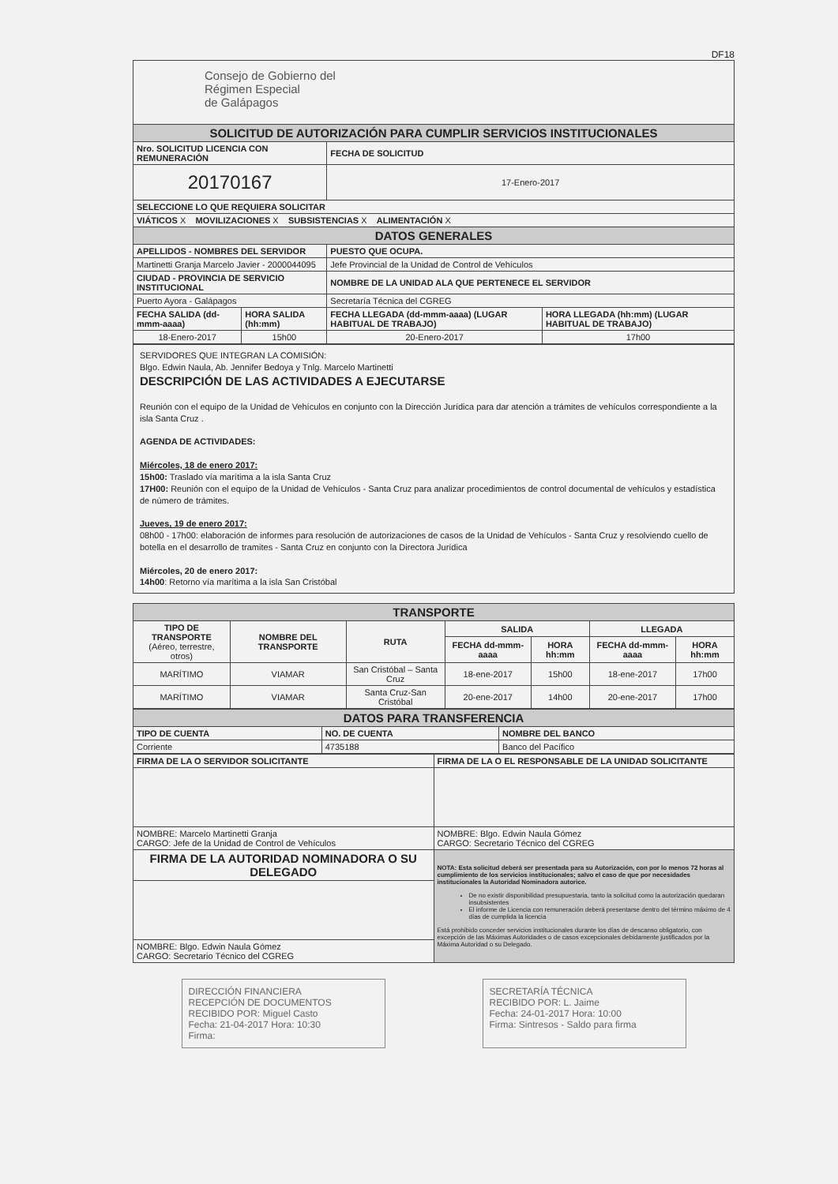DF18
Consejo de Gobierno del
Régimen Especial
de Galápagos
| SOLICITUD DE AUTORIZACIÓN PARA CUMPLIR SERVICIOS INSTITUCIONALES | | | |
| Nro. SOLICITUD LICENCIA CON REMUNERACIÓN | | FECHA DE SOLICITUD | |
| 20170167 | | 17-Enero-2017 | |
| SELECCIONE LO QUE REQUIERA SOLICITAR | | | |
| VIÁTICOS X MOVILIZACIONES X SUBSISTENCIAS X ALIMENTACIÓN X | | | |
| DATOS GENERALES | | | |
| APELLIDOS - NOMBRES DEL SERVIDOR | | PUESTO QUE OCUPA. | |
| Martinetti Granja Marcelo Javier - 2000044095 | | Jefe Provincial de la Unidad de Control de Vehículos | |
| CIUDAD - PROVINCIA DE SERVICIO INSTITUCIONAL | | NOMBRE DE LA UNIDAD ALA QUE PERTENECE EL SERVIDOR | |
| Puerto Ayora - Galápagos | | Secretaría Técnica del CGREG | |
| FECHA SALIDA (dd-mmm-aaaa) | HORA SALIDA (hh:mm) | FECHA LLEGADA (dd-mmm-aaaa) (LUGAR HABITUAL DE TRABAJO) | HORA LLEGADA (hh:mm) (LUGAR HABITUAL DE TRABAJO) |
| 18-Enero-2017 | 15h00 | 20-Enero-2017 | 17h00 |
SERVIDORES QUE INTEGRAN LA COMISIÓN:
Blgo. Edwin Naula, Ab. Jennifer Bedoya y Tnlg. Marcelo Martinetti
DESCRIPCIÓN DE LAS ACTIVIDADES A EJECUTARSE
Reunión con el equipo de la Unidad de Vehículos en conjunto con la Dirección Jurídica para dar atención a trámites de vehículos correspondiente a la isla Santa Cruz .
AGENDA DE ACTIVIDADES:
Miércoles, 18 de enero 2017:
15h00: Traslado vía marítima a la isla Santa Cruz
17H00: Reunión con el equipo de la Unidad de Vehículos - Santa Cruz para analizar procedimientos de control documental de vehículos y estadística de número de trámites.
Jueves, 19 de enero 2017:
08h00 - 17h00: elaboración de informes para resolución de autorizaciones de casos de la Unidad de Vehículos - Santa Cruz y resolviendo cuello de botella en el desarrollo de tramites - Santa Cruz en conjunto con la Directora Jurídica
Miércoles, 20 de enero 2017:
14h00: Retorno vía marítima a la isla San Cristóbal
| TRANSPORTE | | | | | | |
| TIPO DE TRANSPORTE (Aéreo, terrestre, otros) | NOMBRE DEL TRANSPORTE | RUTA | SALIDA | | LLEGADA | |
| | | | FECHA dd-mmm-aaaa | HORA hh:mm | FECHA dd-mmm-aaaa | HORA hh:mm |
| MARÍTIMO | VIAMAR | San Cristóbal – Santa Cruz | 18-ene-2017 | 15h00 | 18-ene-2017 | 17h00 |
| MARÍTIMO | VIAMAR | Santa Cruz-San Cristóbal | 20-ene-2017 | 14h00 | 20-ene-2017 | 17h00 |
| DATOS PARA TRANSFERENCIA | | |
| TIPO DE CUENTA | NO. DE CUENTA | NOMBRE DEL BANCO |
| Corriente | 4735188 | Banco del Pacífico |
| FIRMA DE LA O SERVIDOR SOLICITANTE | FIRMA DE LA O EL RESPONSABLE DE LA UNIDAD SOLICITANTE |
| NOMBRE: Marcelo Martinetti Granja CARGO: Jefe de la Unidad de Control de Vehículos | NOMBRE: Blgo. Edwin Naula Gómez CARGO: Secretario Técnico del CGREG |
| FIRMA DE LA AUTORIDAD NOMINADORA O SU DELEGADO | NOTA: Esta solicitud deberá ser presentada para su Autorización, con por lo menos 72 horas al cumplimiento de los servicios institucionales; salvo el caso de que por necesidades institucionales la Autoridad Nominadora autorice. De no existir disponibilidad presupuestaria, tanto la solicitud como la autorización quedaran insubsistentes El informe de Licencia con remuneración deberá presentarse dentro del término máximo de 4 días de cumplida la licencia Está prohibido conceder servicios institucionales durante los días de descanso obligatorio, con excepción de las Máximas Autoridades o de casos excepcionales debidamente justificados por la Máxima Autoridad o su Delegado. |
| NOMBRE: Blgo. Edwin Naula Gómez CARGO: Secretario Técnico del CGREG | |
DIRECCIÓN FINANCIERA
RECEPCIÓN DE DOCUMENTOS
RECIBIDO POR: Miguel Casto
Fecha: 21-04-2017 Hora: 10:30
Firma:
SECRETARÍA TÉCNICA
RECIBIDO POR: L. Jaime
Fecha: 24-01-2017 Hora: 10:00
Firma: Sintresos - Saldo para firma